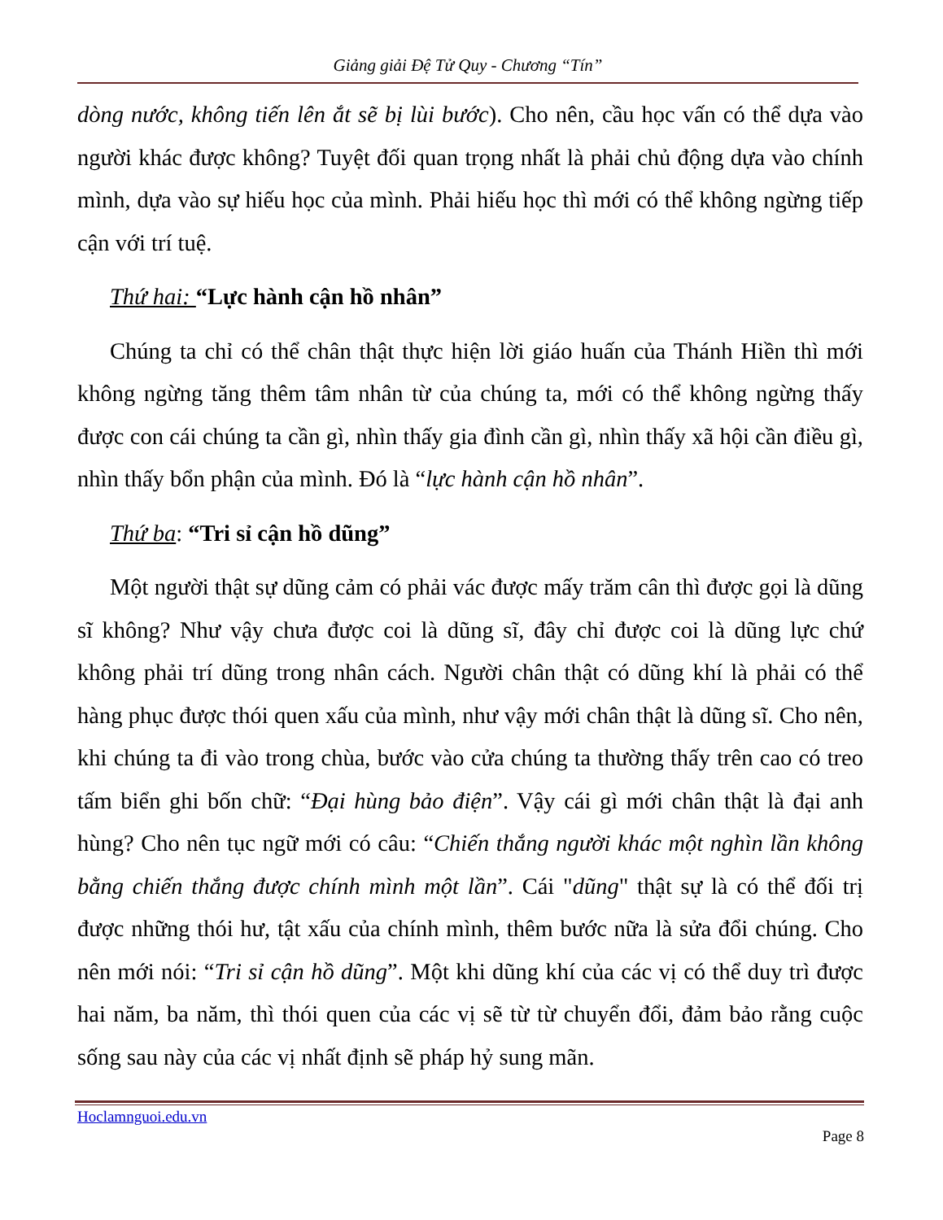Giảng giải Đệ Tử Quy - Chương “Tín”
dòng nước, không tiến lên ắt sẽ bị lùi bước). Cho nên, cầu học vấn có thể dựa vào người khác được không? Tuyệt đối quan trọng nhất là phải chủ động dựa vào chính mình, dựa vào sự hiếu học của mình. Phải hiếu học thì mới có thể không ngừng tiếp cận với trí tuệ.
Thứ hai: “Lực hành cận hồ nhân”
Chúng ta chỉ có thể chân thật thực hiện lời giáo huấn của Thánh Hiền thì mới không ngừng tăng thêm tâm nhân từ của chúng ta, mới có thể không ngừng thấy được con cái chúng ta cần gì, nhìn thấy gia đình cần gì, nhìn thấy xã hội cần điều gì, nhìn thấy bổn phận của mình. Đó là “lực hành cận hồ nhân”.
Thứ ba: “Tri sỉ cận hồ dũng”
Một người thật sự dũng cảm có phải vác được mấy trăm cân thì được gọi là dũng sĩ không? Như vậy chưa được coi là dũng sĩ, đây chỉ được coi là dũng lực chứ không phải trí dũng trong nhân cách. Người chân thật có dũng khí là phải có thể hàng phục được thói quen xấu của mình, như vậy mới chân thật là dũng sĩ. Cho nên, khi chúng ta đi vào trong chùa, bước vào cửa chúng ta thường thấy trên cao có treo tấm biển ghi bốn chữ: “Đại hùng bảo điện”. Vậy cái gì mới chân thật là đại anh hùng? Cho nên tục ngữ mới có câu: “Chiến thắng người khác một nghìn lần không bằng chiến thắng được chính mình một lần”. Cái "dũng" thật sự là có thể đối trị được những thói hư, tật xấu của chính mình, thêm bước nữa là sửa đổi chúng. Cho nên mới nói: “Tri sỉ cận hồ dũng”. Một khi dũng khí của các vị có thể duy trì được hai năm, ba năm, thì thói quen của các vị sẽ từ từ chuyển đổi, đảm bảo rằng cuộc sống sau này của các vị nhất định sẽ pháp hỷ sung mãn.
Hoclamnguoi.edu.vn
Page 8